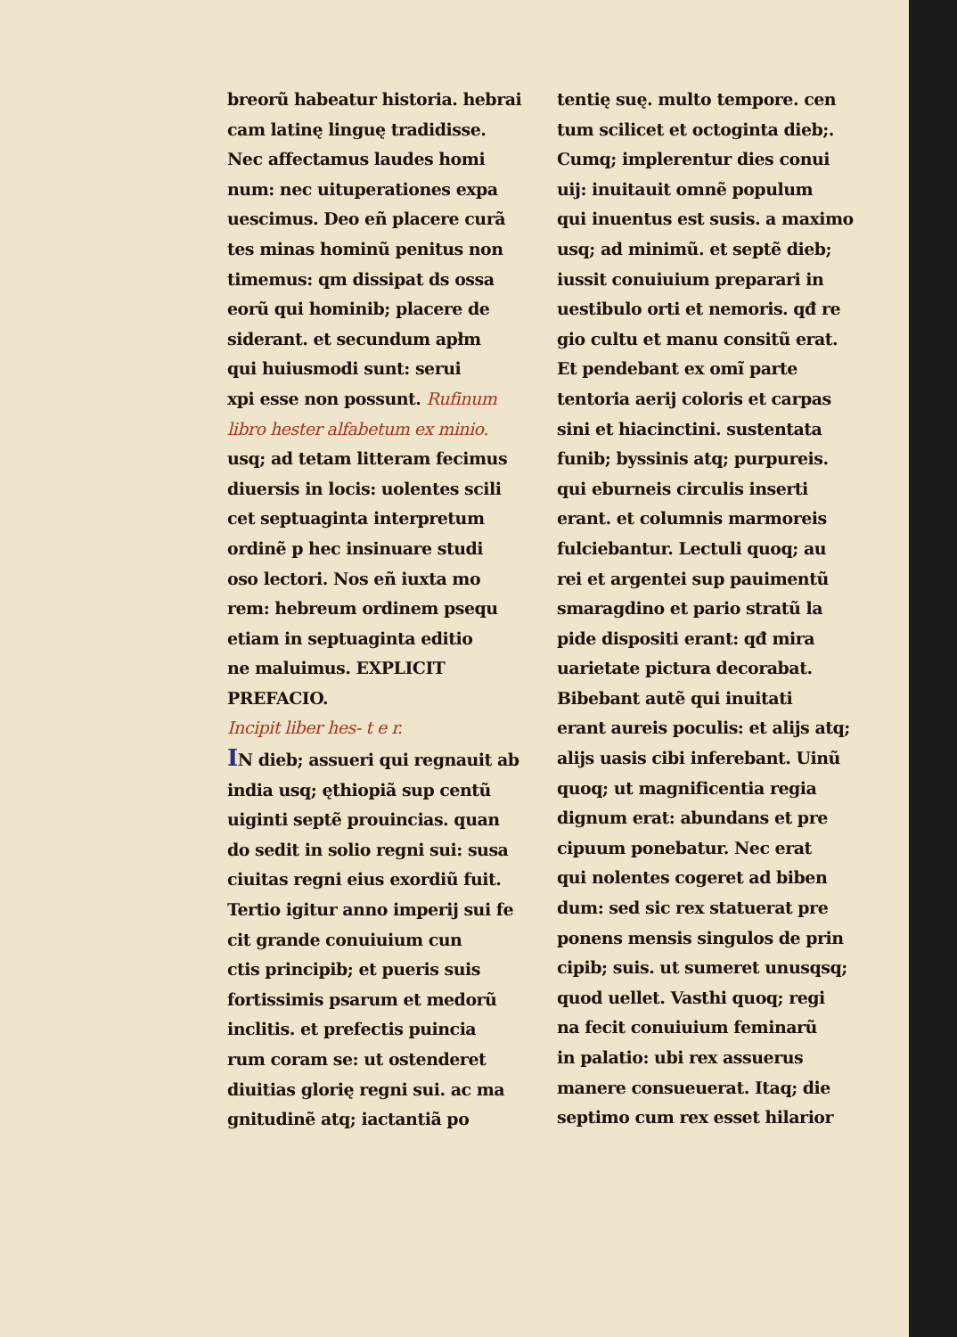breorũ habeatur historia. hebrai
cam latinę linguę tradidisse.
Nec affectamus laudes homi
num: nec uituperationes expa
uescimus. Deo eñ placere curã
tes minas hominũ penitus non
timemus: qm dissipat ds ossa
eorũ qui hominib; placere de
siderant. et secundum apłm
qui huiusmodi sunt: serui
xpi esse non possunt. Rufinum
libro hester alfabetum ex minio.
usq; ad tetam litteram fecimus
diuersis in locis: uolentes scili
cet septuaginta interpretum
ordinẽ p hec insinuare studi
oso lectori. Nos eñ iuxta mo
rem: hebreum ordinem psequ
etiam in septuaginta editio
ne maluimus. EXPLICIT
PREFACIO.
Incipit liber hes- t e r.
IN dieb; assueri qui regnauit ab
india usq; ęthiopiã sup centũ
uiginti septẽ prouincias. quan
do sedit in solio regni sui: susa
ciuitas regni eius exordiũ fuit.
Tertio igitur anno imperij sui fe
cit grande conuiuium cun
ctis principib; et pueris suis
fortissimis psarum et medorũ
inclitis. et prefectis puincia
rum coram se: ut ostenderet
diuitias glorię regni sui. ac ma
gnitudinẽ atq; iactantiã po
tentię suę. multo tempore. cen
tum scilicet et octoginta dieb;.
Cumq; implerentur dies conui
uij: inuitauit omnẽ populum
qui inuentus est susis. a maximo
usq; ad minimũ. et septẽ dieb;
iussit conuiuium preparari in
uestibulo orti et nemoris. qđ re
gio cultu et manu consitũ erat.
Et pendebant ex omĩ parte
tentoria aerij coloris et carpas
sini et hiacinctini. sustentata
funib; byssinis atq; purpureis.
qui eburneis circulis inserti
erant. et columnis marmoreis
fulciebantur. Lectuli quoq; au
rei et argentei sup pauimentũ
smaragdino et pario stratũ la
pide dispositi erant: qđ mira
uarietate pictura decorabat.
Bibebant autẽ qui inuitati
erant aureis poculis: et alijs atq;
alijs uasis cibi inferebant. Uinũ
quoq; ut magnificentia regia
dignum erat: abundans et pre
cipuum ponebatur. Nec erat
qui nolentes cogeret ad biben
dum: sed sic rex statuerat pre
ponens mensis singulos de prin
cipib; suis. ut sumeret unusqsq;
quod uellet. Vasthi quoq; regi
na fecit conuiuium feminarũ
in palatio: ubi rex assuerus
manere consueuerat. Itaq; die
septimo cum rex esset hilarior